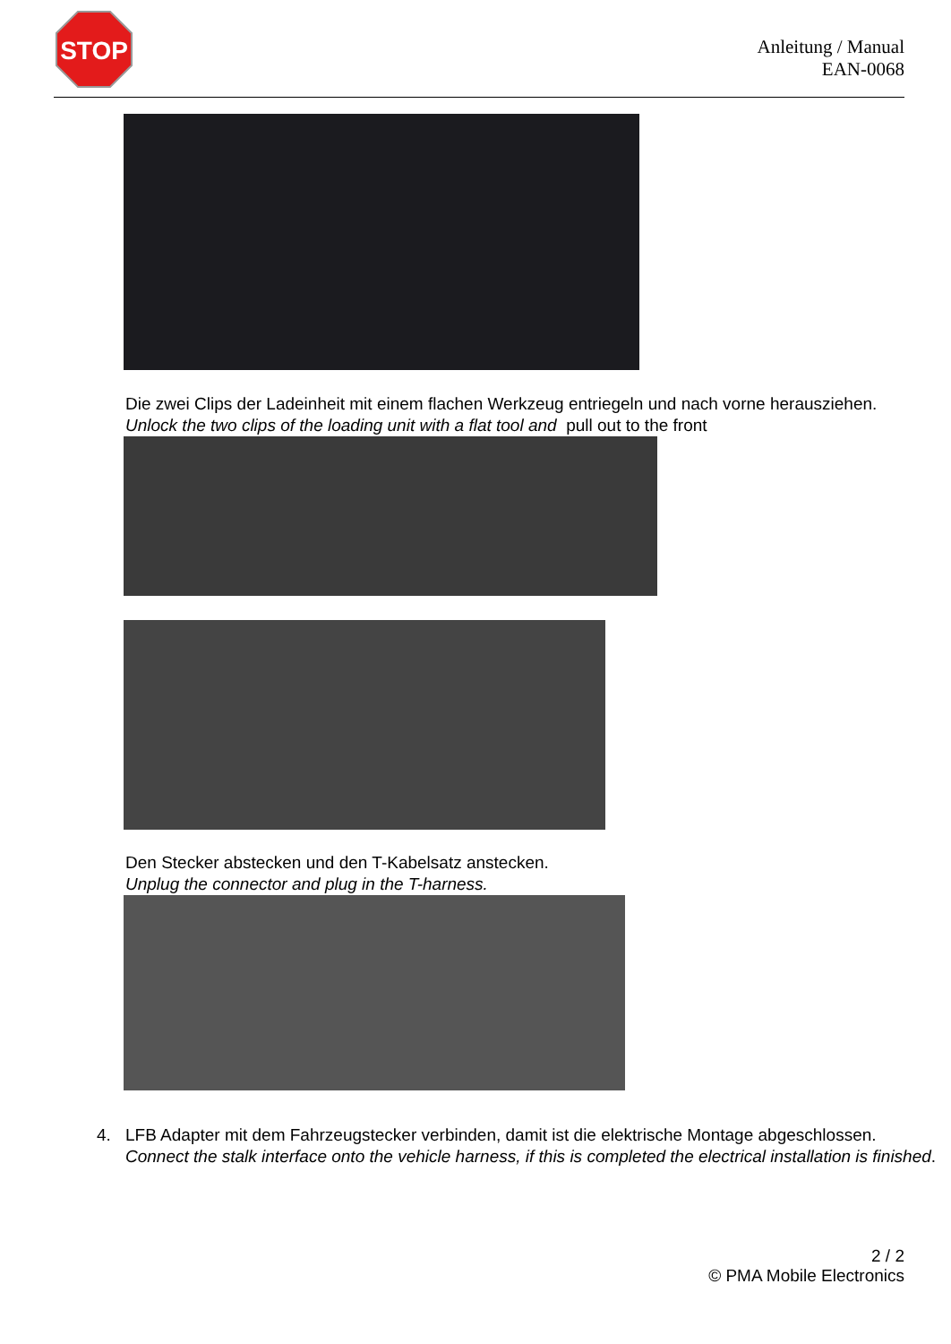STOP
Anleitung / Manual
EAN-0068
Die zwei Clips der Ladeinheit mit einem flachen Werkzeug entriegeln und nach vorne herausziehen.
Unlock the two clips of the loading unit with a flat tool and pull out to the front
Den Stecker abstecken und den T-Kabelsatz anstecken.
Unplug the connector and plug in the T-harness.
4. LFB Adapter mit dem Fahrzeugstecker verbinden, damit ist die elektrische Montage abgeschlossen.
Connect the stalk interface onto the vehicle harness, if this is completed the electrical installation is finished.
2 / 2
© PMA Mobile Electronics